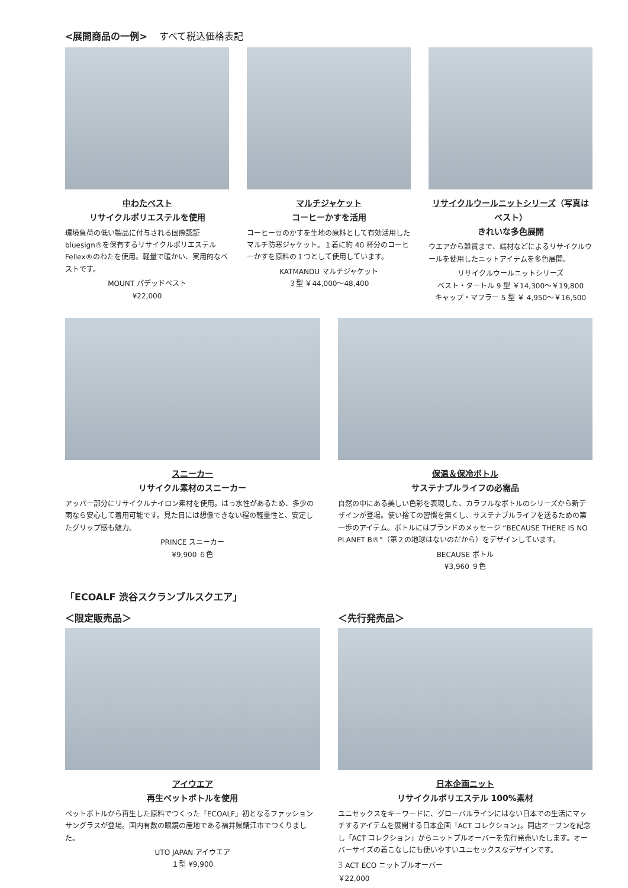<展開商品の一例> すべて税込価格表記
中わたベスト
リサイクルポリエステルを使用
環境負荷の低い製品に付与される国際認証 bluesign®を保有するリサイクルポリエステル Fellex®のわたを使用。軽量で暖かい、実用的なベストです。
MOUNT パデッドベスト
¥22,000
マルチジャケット
コーヒーかすを活用
コーヒー豆のかすを生地の原料として有効活用したマルチ防寒ジャケット。１着に約 40 杯分のコーヒーかすを原料の１つとして使用しています。
KATMANDU マルチジャケット
３型 ￥44,000～48,400
リサイクルウールニットシリーズ（写真はベスト）
きれいな多色展開
ウエアから雑貨まで、端材などによるリサイクルウールを使用したニットアイテムを多色展開。
リサイクルウールニットシリーズ
ベスト・タートル 9 型 ￥14,300～￥19,800
キャップ・マフラー 5 型 ￥ 4,950～￥16,500
スニーカー
リサイクル素材のスニーカー
アッパー部分にリサイクルナイロン素材を使用。はっ水性があるため、多少の雨なら安心して着用可能です。見た目には想像できない程の軽量性と、安定したグリップ感も魅力。
PRINCE スニーカー
¥9,900 ６色
保温＆保冷ボトル
サステナブルライフの必需品
自然の中にある美しい色彩を表現した、カラフルなボトルのシリーズから新デザインが登場。使い捨ての習慣を無くし、サステナブルライフを送るための第一歩のアイテム。ボトルにはブランドのメッセージ “BECAUSE THERE IS NO PLANET B®”（第２の地球はないのだから）をデザインしています。
BECAUSE ボトル
¥3,960 ９色
「ECOALF 渋谷スクランブルスクエア」
＜限定販売品＞
アイウエア
再生ペットボトルを使用
ペットボトルから再生した原料でつくった「ECOALF」初となるファッションサングラスが登場。国内有数の眼鏡の産地である福井県鯖江市でつくりました。
UTO JAPAN アイウエア
１型 ¥9,900
＜先行発売品＞
日本企画ニット
リサイクルポリエステル 100%素材
ユニセックスをキーワードに、グローバルラインにはない日本での生活にマッチするアイテムを展開する日本企画「ACT コレクション」。同店オープンを記念し「ACT コレクション」からニットプルオーバーを先行発売いたします。オーバーサイズの着こなしにも使いやすいユニセックスなデザインです。
3 ACT ECO ニットプルオーバー
￥22,000